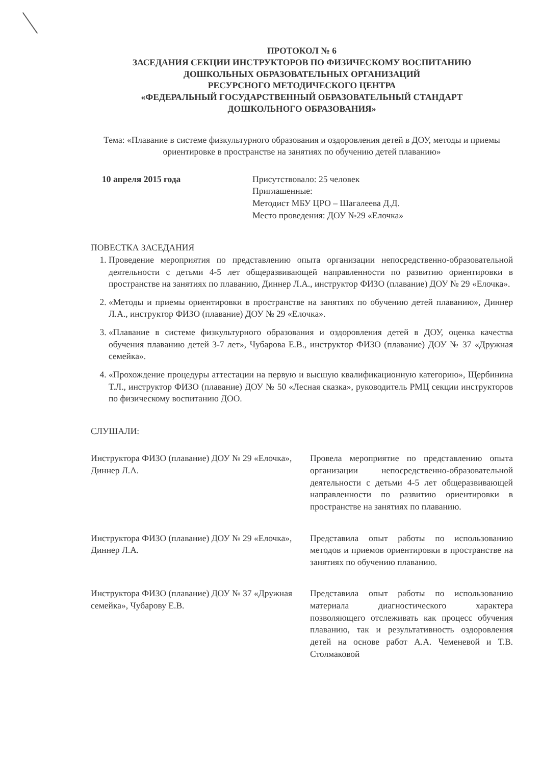ПРОТОКОЛ № 6
ЗАСЕДАНИЯ СЕКЦИИ ИНСТРУКТОРОВ ПО ФИЗИЧЕСКОМУ ВОСПИТАНИЮ
ДОШКОЛЬНЫХ ОБРАЗОВАТЕЛЬНЫХ ОРГАНИЗАЦИЙ
РЕСУРСНОГО МЕТОДИЧЕСКОГО ЦЕНТРА
«ФЕДЕРАЛЬНЫЙ ГОСУДАРСТВЕННЫЙ ОБРАЗОВАТЕЛЬНЫЙ СТАНДАРТ
ДОШКОЛЬНОГО ОБРАЗОВАНИЯ»
Тема: «Плавание в системе физкультурного образования и оздоровления детей в ДОУ, методы и приемы ориентировке в пространстве на занятиях по обучению детей плаванию»
10 апреля 2015 года Присутствовало: 25 человек
Приглашенные:
Методист МБУ ЦРО – Шагалеева Д.Д.
Место проведения: ДОУ №29 «Елочка»
ПОВЕСТКА ЗАСЕДАНИЯ
1. Проведение мероприятия по представлению опыта организации непосредственно-образовательной деятельности с детьми 4-5 лет общеразвивающей направленности по развитию ориентировки в пространстве на занятиях по плаванию, Диннер Л.А., инструктор ФИЗО (плавание) ДОУ № 29 «Елочка».
2. «Методы и приемы ориентировки в пространстве на занятиях по обучению детей плаванию», Диннер Л.А., инструктор ФИЗО (плавание) ДОУ № 29 «Елочка».
3. «Плавание в системе физкультурного образования и оздоровления детей в ДОУ, оценка качества обучения плаванию детей 3-7 лет», Чубарова Е.В., инструктор ФИЗО (плавание) ДОУ № 37 «Дружная семейка».
4. «Прохождение процедуры аттестации на первую и высшую квалификационную категорию», Щербинина Т.Л., инструктор ФИЗО (плавание) ДОУ № 50 «Лесная сказка», руководитель РМЦ секции инструкторов по физическому воспитанию ДОО.
СЛУШАЛИ:
Инструктора ФИЗО (плавание) ДОУ № 29 «Елочка», Диннер Л.А.
Провела мероприятие по представлению опыта организации непосредственно-образовательной деятельности с детьми 4-5 лет общеразвивающей направленности по развитию ориентировки в пространстве на занятиях по плаванию.
Инструктора ФИЗО (плавание) ДОУ № 29 «Елочка», Диннер Л.А.
Представила опыт работы по использованию методов и приемов ориентировки в пространстве на занятиях по обучению плаванию.
Инструктора ФИЗО (плавание) ДОУ № 37 «Дружная семейка», Чубарову Е.В.
Представила опыт работы по использованию материала диагностического характера позволяющего отслеживать как процесс обучения плаванию, так и результативность оздоровления детей на основе работ А.А. Чеменевой и Т.В. Столмаковой